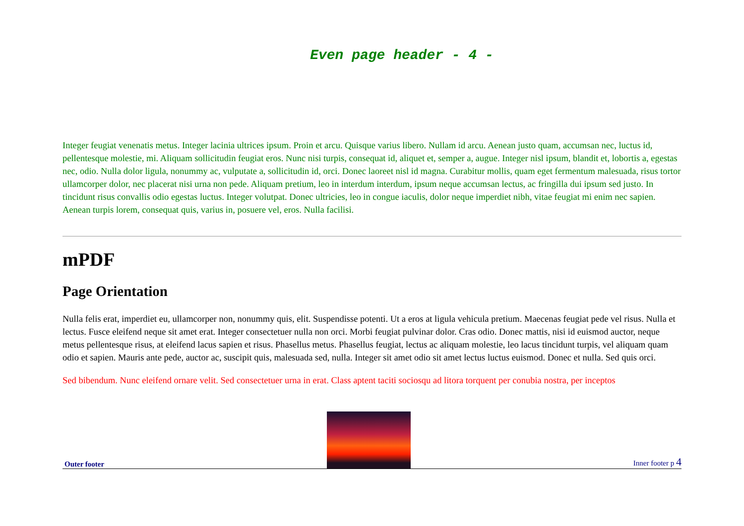Even page header - 4 -
Integer feugiat venenatis metus. Integer lacinia ultrices ipsum. Proin et arcu. Quisque varius libero. Nullam id arcu. Aenean justo quam, accumsan nec, luctus id, pellentesque molestie, mi. Aliquam sollicitudin feugiat eros. Nunc nisi turpis, consequat id, aliquet et, semper a, augue. Integer nisl ipsum, blandit et, lobortis a, egestas nec, odio. Nulla dolor ligula, nonummy ac, vulputate a, sollicitudin id, orci. Donec laoreet nisl id magna. Curabitur mollis, quam eget fermentum malesuada, risus tortor ullamcorper dolor, nec placerat nisi urna non pede. Aliquam pretium, leo in interdum interdum, ipsum neque accumsan lectus, ac fringilla dui ipsum sed justo. In tincidunt risus convallis odio egestas luctus. Integer volutpat. Donec ultricies, leo in congue iaculis, dolor neque imperdiet nibh, vitae feugiat mi enim nec sapien. Aenean turpis lorem, consequat quis, varius in, posuere vel, eros. Nulla facilisi.
mPDF
Page Orientation
Nulla felis erat, imperdiet eu, ullamcorper non, nonummy quis, elit. Suspendisse potenti. Ut a eros at ligula vehicula pretium. Maecenas feugiat pede vel risus. Nulla et lectus. Fusce eleifend neque sit amet erat. Integer consectetuer nulla non orci. Morbi feugiat pulvinar dolor. Cras odio. Donec mattis, nisi id euismod auctor, neque metus pellentesque risus, at eleifend lacus sapien et risus. Phasellus metus. Phasellus feugiat, lectus ac aliquam molestie, leo lacus tincidunt turpis, vel aliquam quam odio et sapien. Mauris ante pede, auctor ac, suscipit quis, malesuada sed, nulla. Integer sit amet odio sit amet lectus luctus euismod. Donec et nulla. Sed quis orci.
Sed bibendum. Nunc eleifend ornare velit. Sed consectetuer urna in erat. Class aptent taciti sociosqu ad litora torquent per conubia nostra, per inceptos
Outer footer
Inner footer p 4